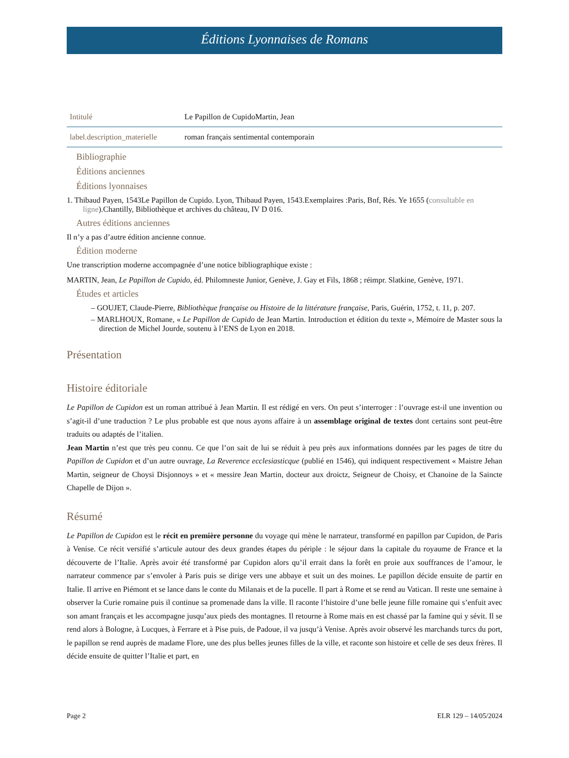Éditions Lyonnaises de Romans
| Intitulé | Le Papillon de CupidoMartin, Jean |
| label.description_materielle | roman français sentimental contemporain |
Bibliographie
Éditions anciennes
Éditions lyonnaises
1. Thibaud Payen, 1543Le Papillon de Cupido. Lyon, Thibaud Payen, 1543.Exemplaires :Paris, Bnf, Rés. Ye 1655 (consultable en ligne).Chantilly, Bibliothèque et archives du château, IV D 016.
Autres éditions anciennes
Il n’y a pas d’autre édition ancienne connue.
Édition moderne
Une transcription moderne accompagnée d’une notice bibliographique existe :
MARTIN, Jean, Le Papillon de Cupido, éd. Philomneste Junior, Genève, J. Gay et Fils, 1868 ; réimpr. Slatkine, Genève, 1971.
Études et articles
– GOUJET, Claude-Pierre, Bibliothèque française ou Histoire de la littérature française, Paris, Guérin, 1752, t. 11, p. 207.
– MARLHOUX, Romane, « Le Papillon de Cupido de Jean Martin. Introduction et édition du texte », Mémoire de Master sous la direction de Michel Jourde, soutenu à l’ENS de Lyon en 2018.
Présentation
Histoire éditoriale
Le Papillon de Cupidon est un roman attribué à Jean Martin. Il est rédigé en vers. On peut s’interroger : l’ouvrage est-il une invention ou s’agit-il d’une traduction ? Le plus probable est que nous ayons affaire à un assemblage original de textes dont certains sont peut-être traduits ou adaptés de l’italien.
Jean Martin n’est que très peu connu. Ce que l’on sait de lui se réduit à peu près aux informations données par les pages de titre du Papillon de Cupidon et d’un autre ouvrage, La Reverence ecclesiasticque (publié en 1546), qui indiquent respectivement « Maistre Jehan Martin, seigneur de Choysi Disjonnoys » et « messire Jean Martin, docteur aux droictz, Seigneur de Choisy, et Chanoine de la Saincte Chapelle de Dijon ».
Résumé
Le Papillon de Cupidon est le récit en première personne du voyage qui mène le narrateur, transformé en papillon par Cupidon, de Paris à Venise. Ce récit versifié s’articule autour des deux grandes étapes du périple : le séjour dans la capitale du royaume de France et la découverte de l’Italie. Après avoir été transformé par Cupidon alors qu’il errait dans la forêt en proie aux souffrances de l’amour, le narrateur commence par s’envoler à Paris puis se dirige vers une abbaye et suit un des moines. Le papillon décide ensuite de partir en Italie. Il arrive en Piémont et se lance dans le conte du Milanais et de la pucelle. Il part à Rome et se rend au Vatican. Il reste une semaine à observer la Curie romaine puis il continue sa promenade dans la ville. Il raconte l’histoire d’une belle jeune fille romaine qui s’enfuit avec son amant français et les accompagne jusqu’aux pieds des montagnes. Il retourne à Rome mais en est chassé par la famine qui y sévit. Il se rend alors à Bologne, à Lucques, à Ferrare et à Pise puis, de Padoue, il va jusqu’à Venise. Après avoir observé les marchands turcs du port, le papillon se rend auprès de madame Flore, une des plus belles jeunes filles de la ville, et raconte son histoire et celle de ses deux frères. Il décide ensuite de quitter l’Italie et part, en
Page 2 ELR 129 – 14/05/2024